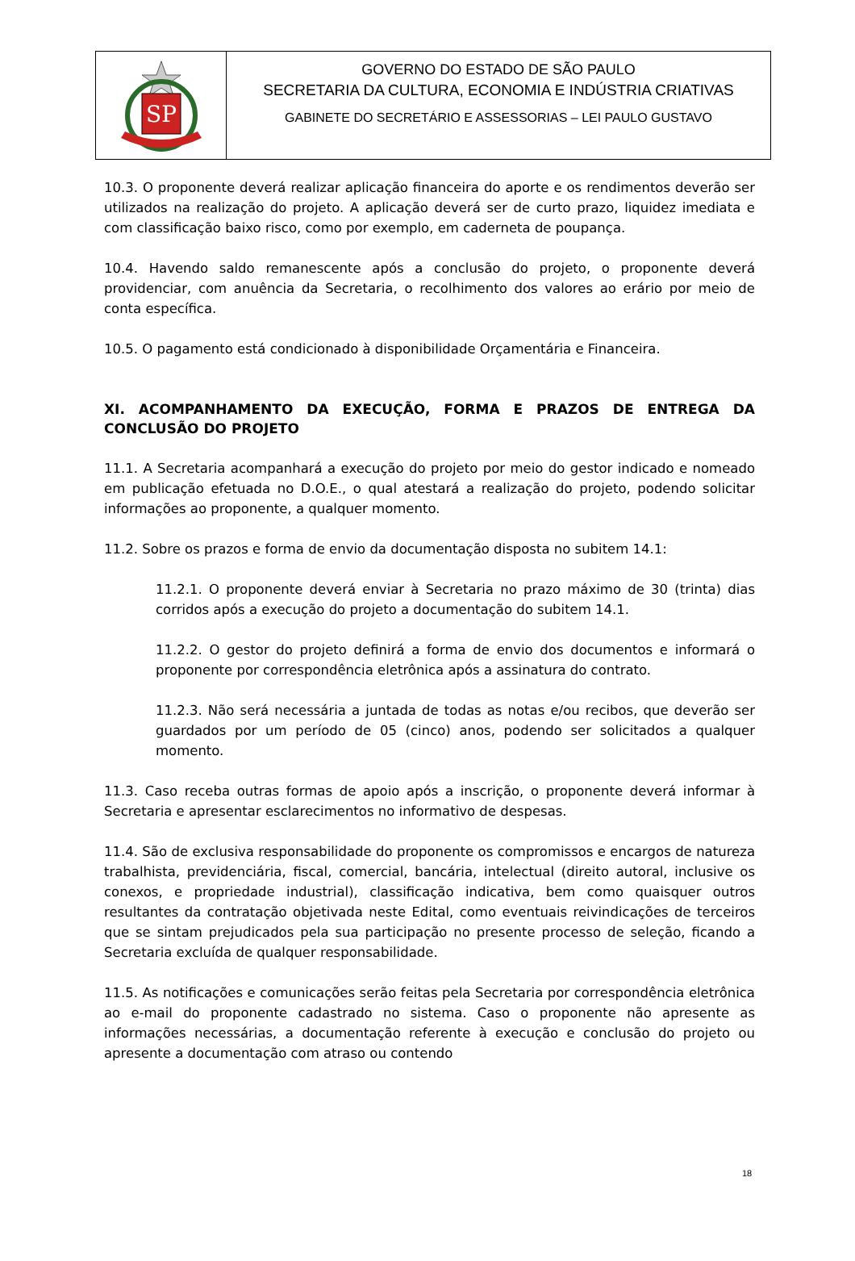SP
GOVERNO DO ESTADO DE SÃO PAULO
SECRETARIA DA CULTURA, ECONOMIA E INDÚSTRIA CRIATIVAS
GABINETE DO SECRETÁRIO E ASSESSORIAS – LEI PAULO GUSTAVO
10.3. O proponente deverá realizar aplicação financeira do aporte e os rendimentos deverão ser utilizados na realização do projeto. A aplicação deverá ser de curto prazo, liquidez imediata e com classificação baixo risco, como por exemplo, em caderneta de poupança.
10.4. Havendo saldo remanescente após a conclusão do projeto, o proponente deverá providenciar, com anuência da Secretaria, o recolhimento dos valores ao erário por meio de conta específica.
10.5. O pagamento está condicionado à disponibilidade Orçamentária e Financeira.
XI. ACOMPANHAMENTO DA EXECUÇÃO, FORMA E PRAZOS DE ENTREGA DA CONCLUSÃO DO PROJETO
11.1. A Secretaria acompanhará a execução do projeto por meio do gestor indicado e nomeado em publicação efetuada no D.O.E., o qual atestará a realização do projeto, podendo solicitar informações ao proponente, a qualquer momento.
11.2. Sobre os prazos e forma de envio da documentação disposta no subitem 14.1:
11.2.1. O proponente deverá enviar à Secretaria no prazo máximo de 30 (trinta) dias corridos após a execução do projeto a documentação do subitem 14.1.
11.2.2. O gestor do projeto definirá a forma de envio dos documentos e informará o proponente por correspondência eletrônica após a assinatura do contrato.
11.2.3. Não será necessária a juntada de todas as notas e/ou recibos, que deverão ser guardados por um período de 05 (cinco) anos, podendo ser solicitados a qualquer momento.
11.3. Caso receba outras formas de apoio após a inscrição, o proponente deverá informar à Secretaria e apresentar esclarecimentos no informativo de despesas.
11.4. São de exclusiva responsabilidade do proponente os compromissos e encargos de natureza trabalhista, previdenciária, fiscal, comercial, bancária, intelectual (direito autoral, inclusive os conexos, e propriedade industrial), classificação indicativa, bem como quaisquer outros resultantes da contratação objetivada neste Edital, como eventuais reivindicações de terceiros que se sintam prejudicados pela sua participação no presente processo de seleção, ficando a Secretaria excluída de qualquer responsabilidade.
11.5. As notificações e comunicações serão feitas pela Secretaria por correspondência eletrônica ao e-mail do proponente cadastrado no sistema. Caso o proponente não apresente as informações necessárias, a documentação referente à execução e conclusão do projeto ou apresente a documentação com atraso ou contendo
18